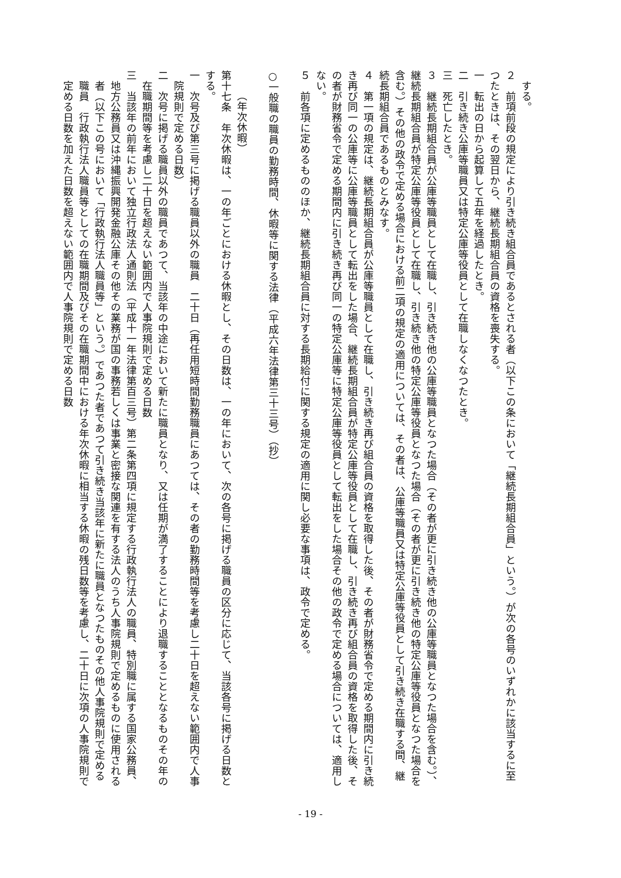する。
２　前項前段の規定により引き続き組合員であるとされる者（以下この条において「継続長期組合員」という。）が次の各号のいずれかに該当するに至つたときは、その翌日から、継続長期組合員の資格を喪失する。
一　転出の日から起算して五年を経過したとき。
二　引き続き公庫等職員又は特定公庫等役員として在職しなくなつたとき。
三　死亡したとき。
３　継続長期組合員が公庫等職員として在職し、引き続き他の公庫等職員となつた場合（その者が更に引き続き他の公庫等職員となつた場合を含む。）、継続長期組合員が特定公庫等役員として在職し、引き続き他の特定公庫等役員となつた場合（その者が更に引き続き他の特定公庫等役員となつた場合を含む。）その他の政令で定める場合における前二項の規定の適用については、その者は、公庫等職員又は特定公庫等役員として引き続き在職する間、継続長期組合員であるものとみなす。
４　第一項の規定は、継続長期組合員が公庫等職員として在職し、引き続き再び組合員の資格を取得した後、その者が財務省令で定める期間内に引き続き再び同一の公庫等に公庫等職員として転出をした場合、継続長期組合員が特定公庫等役員として在職し、引き続き再び組合員の資格を取得した後、その者が財務省令で定める期間内に引き続き再び同一の特定公庫等に特定公庫等役員として転出をした場合その他の政令で定める場合については、適用しない。
５　前各項に定めるもののほか、継続長期組合員に対する長期給付に関する規定の適用に関し必要な事項は、政令で定める。
　
○一般職の職員の勤務時間、休暇等に関する法律（平成六年法律第三十三号）（抄）
　
（年次休暇）
第十七条　年次休暇は、一の年ごとにおける休暇とし、その日数は、一の年において、次の各号に掲げる職員の区分に応じて、当該各号に掲げる日数とする。
一　次号及び第三号に掲げる職員以外の職員　二十日（再任用短時間勤務職員にあつては、その者の勤務時間等を考慮し二十日を超えない範囲内で人事院規則で定める日数）
二　次号に掲げる職員以外の職員であつて、当該年の中途において新たに職員となり、又は任期が満了することにより退職することとなるものその年の在職期間等を考慮し二十日を超えない範囲内で人事院規則で定める日数
三　当該年の前年において独立行政法人通則法（平成十一年法律第百三号）第二条第四項に規定する行政執行法人の職員、特別職に属する国家公務員、地方公務員又は沖縄振興開発金融公庫その他その業務が国の事務若しくは事業と密接な関連を有する法人のうち人事院規則で定めるものに使用される者（以下この号において「行政執行法人職員等」という。）であつた者であつて引き続き当該年に新たに職員となつたものその他人事院規則で定める職員　行政執行法人職員等としての在職期間及びその在職期間中における年次休暇に相当する休暇の残日数等を考慮し、二十日に次項の人事院規則で定める日数を加えた日数を超えない範囲内で人事院規則で定める日数
- 19 -